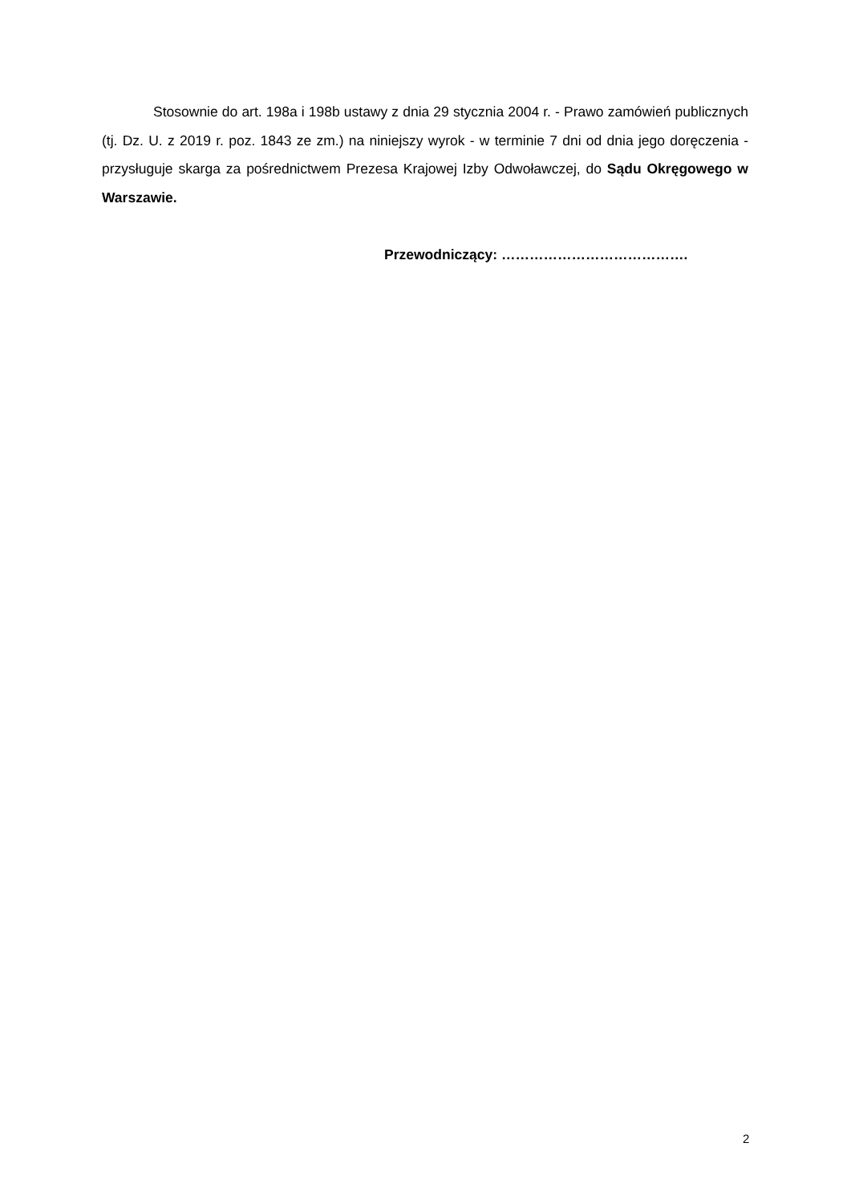Stosownie do art. 198a i 198b ustawy z dnia 29 stycznia 2004 r. - Prawo zamówień publicznych (tj. Dz. U. z 2019 r. poz. 1843 ze zm.) na niniejszy wyrok - w terminie 7 dni od dnia jego doręczenia - przysługuje skarga za pośrednictwem Prezesa Krajowej Izby Odwoławczej, do Sądu Okręgowego w Warszawie.
Przewodniczący: ………………………………….
2